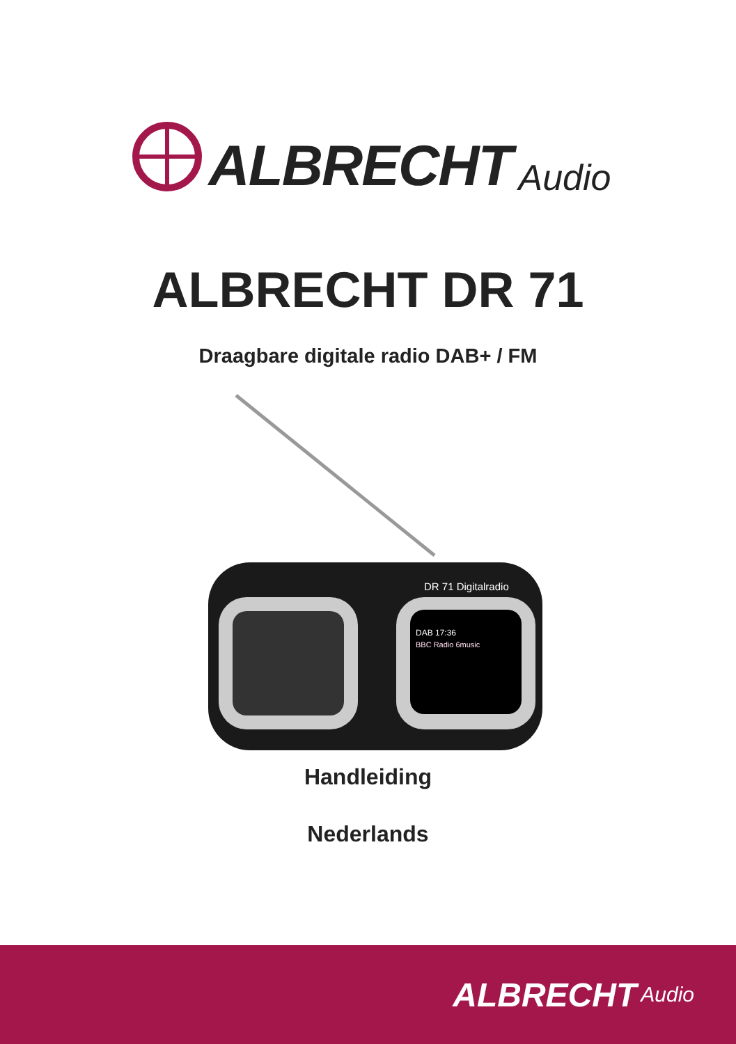ALBRECHT Audio
ALBRECHT DR 71
Draagbare digitale radio DAB+ / FM
DR 71 Digitalradio
DAB 17:36
BBC Radio 6music
Handleiding
Nederlands
ALBRECHT Audio